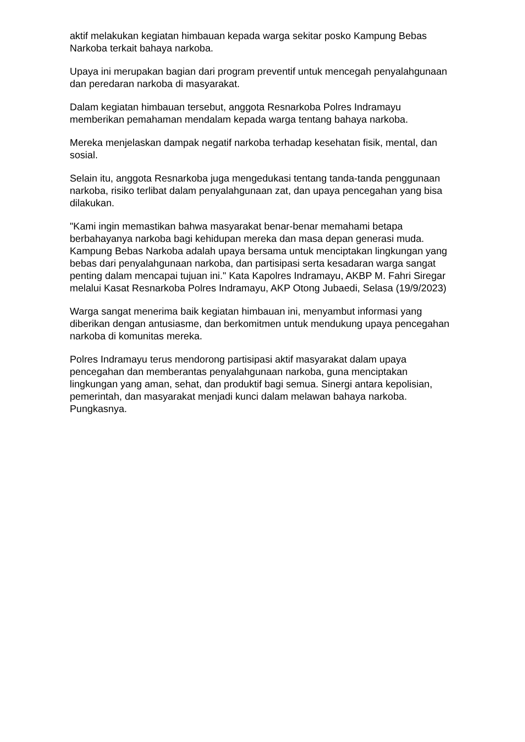aktif melakukan kegiatan himbauan kepada warga sekitar posko Kampung Bebas Narkoba terkait bahaya narkoba.
Upaya ini merupakan bagian dari program preventif untuk mencegah penyalahgunaan dan peredaran narkoba di masyarakat.
Dalam kegiatan himbauan tersebut, anggota Resnarkoba Polres Indramayu memberikan pemahaman mendalam kepada warga tentang bahaya narkoba.
Mereka menjelaskan dampak negatif narkoba terhadap kesehatan fisik, mental, dan sosial.
Selain itu, anggota Resnarkoba juga mengedukasi tentang tanda-tanda penggunaan narkoba, risiko terlibat dalam penyalahgunaan zat, dan upaya pencegahan yang bisa dilakukan.
"Kami ingin memastikan bahwa masyarakat benar-benar memahami betapa berbahayanya narkoba bagi kehidupan mereka dan masa depan generasi muda. Kampung Bebas Narkoba adalah upaya bersama untuk menciptakan lingkungan yang bebas dari penyalahgunaan narkoba, dan partisipasi serta kesadaran warga sangat penting dalam mencapai tujuan ini." Kata Kapolres Indramayu, AKBP M. Fahri Siregar melalui Kasat Resnarkoba Polres Indramayu, AKP Otong Jubaedi, Selasa (19/9/2023)
Warga sangat menerima baik kegiatan himbauan ini, menyambut informasi yang diberikan dengan antusiasme, dan berkomitmen untuk mendukung upaya pencegahan narkoba di komunitas mereka.
Polres Indramayu terus mendorong partisipasi aktif masyarakat dalam upaya pencegahan dan memberantas penyalahgunaan narkoba, guna menciptakan lingkungan yang aman, sehat, dan produktif bagi semua. Sinergi antara kepolisian, pemerintah, dan masyarakat menjadi kunci dalam melawan bahaya narkoba. Pungkasnya.